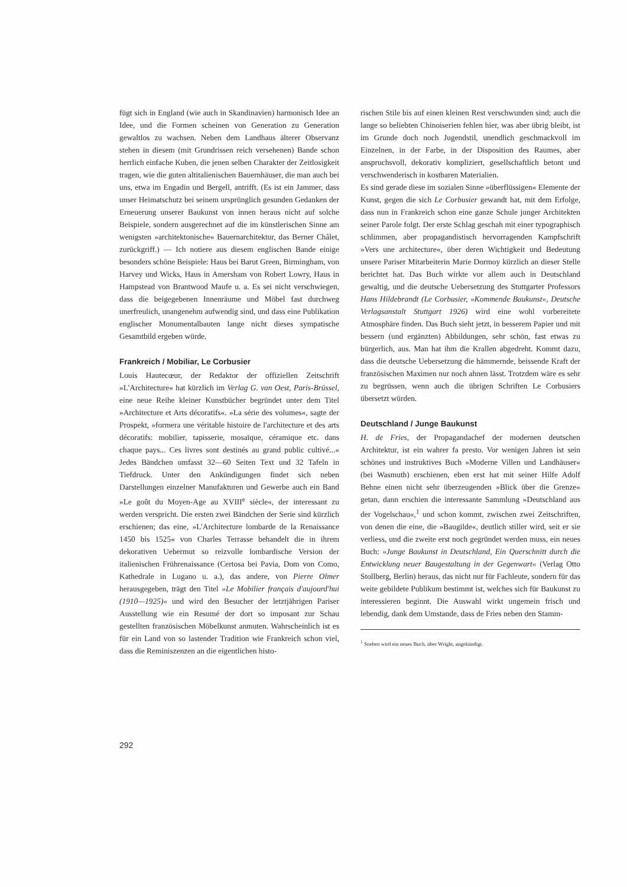fügt sich in England (wie auch in Skandinavien) harmonisch Idee an Idee, und die Formen scheinen von Generation zu Generation gewaltlos zu wachsen. Neben dem Landhaus älterer Observanz stehen in diesem (mit Grundrissen reich versehenen) Bande schon herrlich einfache Kuben, die jenen selben Charakter der Zeitlosigkeit tragen, wie die guten altitalienischen Bauernhäuser, die man auch bei uns, etwa im Engadin und Bergell, antrifft. (Es ist ein Jammer, dass unser Heimatschutz bei seinem ursprünglich gesunden Gedanken der Erneuerung unserer Baukunst von innen heraus nicht auf solche Beispiele, sondern ausgerechnet auf die im künstlerischen Sinne am wenigsten »architektonische« Bauernarchitektur, das Berner Châlet, zurückgriff.) — Ich notiere aus diesem englischen Bande einige besonders schöne Beispiele: Haus bei Barut Green, Birmingham, von Harvey und Wicks, Haus in Amersham von Robert Lowry, Haus in Hampstead von Brantwood Maufe u. a. Es sei nicht verschwiegen, dass die beigegebenen Innenräume und Möbel fast durchweg unerfreulich, unangenehm aufwendig sind, und dass eine Publikation englischer Monumentalbauten lange nicht dieses sympatische Gesamtbild ergeben würde.
Frankreich / Mobiliar, Le Corbusier
Louis Hautecœur, der Redaktor der offiziellen Zeitschrift »L'Architecture« hat kürzlich im Verlag G. van Oest, Paris-Brüssel, eine neue Reihe kleiner Kunstbücher begründet unter dem Titel »Architecture et Arts décoratifs«. »La série des volumes«, sagte der Prospekt, »formera une véritable histoire de l'architecture et des arts décoratifs: mobilier, tapisserie, mosaïque, céramique etc. dans chaque pays... Ces livres sont destinés au grand public cultivé...« Jedes Bändchen umfasst 32—60 Seiten Text und 32 Tafeln in Tiefdruck. Unter den Ankündigungen findet sich neben Darstellungen einzelner Manufakturen und Gewerbe auch ein Band »Le goût du Moyen-Age au XVIII<sup>e</sup> siècle«, der interessant zu werden verspricht. Die ersten zwei Bändchen der Serie sind kürzlich erschienen; das eine, »L'Architecture lombarde de la Renaissance 1450 bis 1525« von Charles Terrasse behandelt die in ihrem dekorativen Uebermut so reizvolle lombardische Version der italienischen Frührenaissance (Certosa bei Pavia, Dom von Como, Kathedrale in Lugano u. a.), das andere, von Pierre Olmer herausgegeben, trägt den Titel »Le Mobilier français d'aujourd'hui (1910—1925)« und wird den Besucher der letztjährigen Pariser Ausstellung wie ein Resumé der dort so imposant zur Schau gestellten französischen Möbelkunst anmuten. Wahrscheinlich ist es für ein Land von so lastender Tradition wie Frankreich schon viel, dass die Reminiszenzen an die eigentlichen histo-
rischen Stile bis auf einen kleinen Rest verschwunden sind; auch die lange so beliebten Chinoiserien fehlen hier, was aber übrig bleibt, ist im Grunde doch noch Jugendstil, unendlich geschmackvoll im Einzelnen, in der Farbe, in der Disposition des Raumes, aber anspruchsvoll, dekorativ kompliziert, gesellschaftlich betont und verschwenderisch in kostbaren Materialien.
Es sind gerade diese im sozialen Sinne »überflüssigen« Elemente der Kunst, gegen die sich Le Corbusier gewandt hat, mit dem Erfolge, dass nun in Frankreich schon eine ganze Schule junger Architekten seiner Parole folgt. Der erste Schlag geschah mit einer typographisch schlimmen, aber propagandistisch hervorragenden Kampfschrift »Vers une architecture«, über deren Wichtigkeit und Bedeutung unsere Pariser Mitarbeiterin Marie Dormoy kürzlich an dieser Stelle berichtet hat. Das Buch wirkte vor allem auch in Deutschland gewaltig, und die deutsche Uebersetzung des Stuttgarter Professors Hans Hildebrandt (Le Corbusier, »Kommende Baukunst«, Deutsche Verlagsanstalt Stuttgart 1926) wird eine wohl vorbereitete Atmosphäre finden. Das Buch sieht jetzt, in besserem Papier und mit bessern (und ergänzten) Abbildungen, sehr schön, fast etwas zu bürgerlich, aus. Man hat ihm die Krallen abgedreht. Kommt dazu, dass die deutsche Uebersetzung die hämmernde, beissende Kraft der französischen Maximen nur noch ahnen lässt. Trotzdem wäre es sehr zu begrüssen, wenn auch die übrigen Schriften Le Corbusiers übersetzt würden.
Deutschland / Junge Baukunst
H. de Fries, der Propagandachef der modernen deutschen Architektur, ist ein wahrer fa presto. Vor wenigen Jahren ist sein schönes und instruktives Buch »Moderne Villen und Landhäuser« (bei Wasmuth) erschienen, eben erst hat mit seiner Hilfe Adolf Behne einen nicht sehr überzeugenden »Blick über die Grenze« getan, dann erschien die interessante Sammlung »Deutschland aus der Vogelschau«,<sup>1</sup> und schon kommt, zwischen zwei Zeitschriften, von denen die eine, die »Baugilde«, deutlich stiller wird, seit er sie verliess, und die zweite erst noch gegründet werden muss, ein neues Buch: »Junge Baukunst in Deutschland, Ein Querschnitt durch die Entwicklung neuer Baugestaltung in der Gegenwart« (Verlag Otto Stollberg, Berlin) heraus, das nicht nur für Fachleute, sondern für das weite gebildete Publikum bestimmt ist, welches sich für Baukunst zu interessieren beginnt. Die Auswahl wirkt ungemein frisch und lebendig, dank dem Umstande, dass de Fries neben den Stamm-
<sup>1</sup> Soeben wird ein neues Buch, über Wright, angekündigt.
292